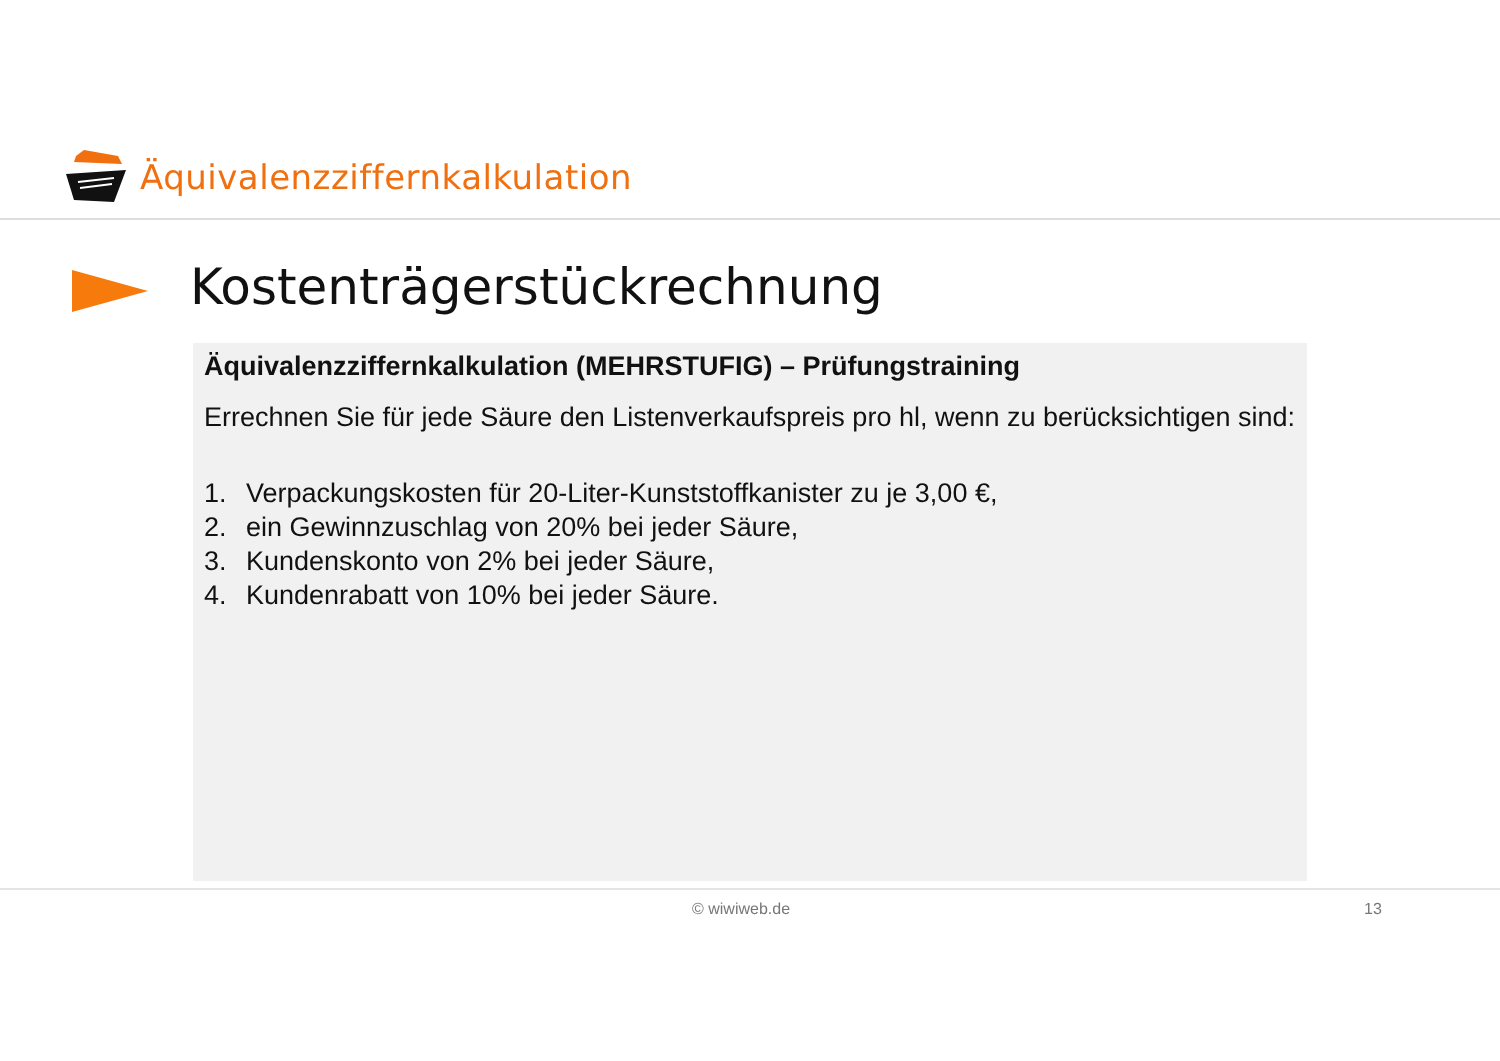Äquivalenzziffernkalkulation
Kostenträgerstückrechnung
Äquivalenzziffernkalkulation (MEHRSTUFIG) – Prüfungstraining
Errechnen Sie für jede Säure den Listenverkaufspreis pro hl, wenn zu berücksichtigen sind:
1. Verpackungskosten für 20-Liter-Kunststoffkanister zu je 3,00 €,
2. ein Gewinnzuschlag von 20% bei jeder Säure,
3. Kundenskonto von 2% bei jeder Säure,
4. Kundenrabatt von 10% bei jeder Säure.
© wiwiweb.de 13